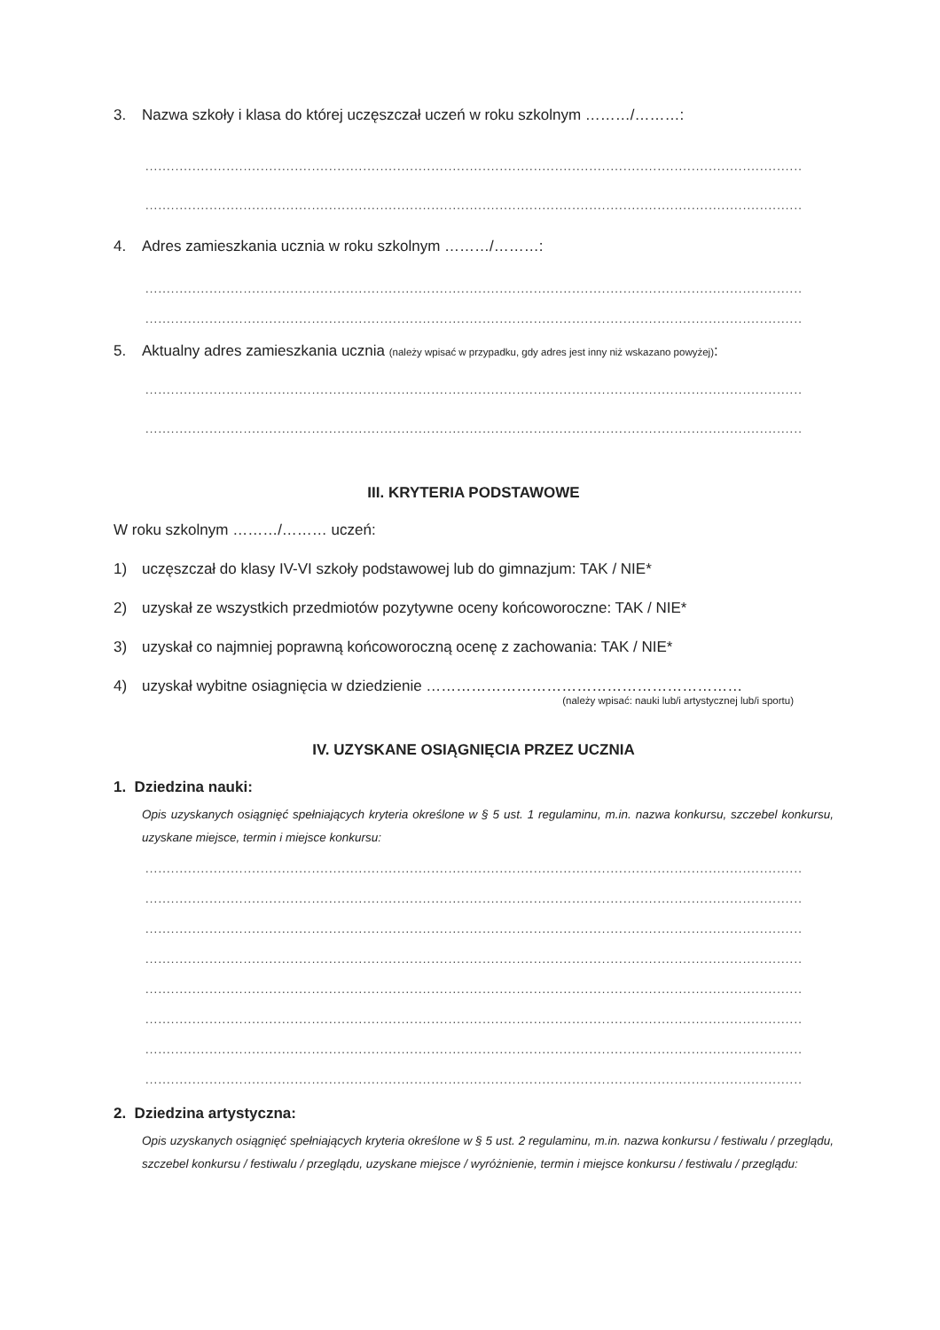3. Nazwa szkoły i klasa do której uczęszczał uczeń w roku szkolnym ………/………:
..........................................................................................................................................................
..........................................................................................................................................................
4. Adres zamieszkania ucznia w roku szkolnym ………/………:
..........................................................................................................................................................
..........................................................................................................................................................
5. Aktualny adres zamieszkania ucznia (należy wpisać w przypadku, gdy adres jest inny niż wskazano powyżej):
..........................................................................................................................................................
..........................................................................................................................................................
III. KRYTERIA PODSTAWOWE
W roku szkolnym ………/……… uczeń:
1) uczęszczał do klasy IV-VI szkoły podstawowej lub do gimnazjum: TAK / NIE*
2) uzyskał ze wszystkich przedmiotów pozytywne oceny końcoworoczne: TAK / NIE*
3) uzyskał co najmniej poprawną końcoworoczną ocenę z zachowania: TAK / NIE*
4) uzyskał wybitne osiagnięcia w dziedzienie ………………………………………………………
(należy wpisać: nauki lub/i artystycznej lub/i sportu)
IV. UZYSKANE OSIĄGNIĘCIA PRZEZ UCZNIA
1. Dziedzina nauki:
Opis uzyskanych osiągnięć spełniających kryteria określone w § 5 ust. 1 regulaminu, m.in. nazwa konkursu, szczebel konkursu, uzyskane miejsce, termin i miejsce konkursu:
..........................................................................................................................................................
..........................................................................................................................................................
..........................................................................................................................................................
..........................................................................................................................................................
..........................................................................................................................................................
..........................................................................................................................................................
..........................................................................................................................................................
..........................................................................................................................................................
2. Dziedzina artystyczna:
Opis uzyskanych osiągnięć spełniających kryteria określone w § 5 ust. 2 regulaminu, m.in. nazwa konkursu / festiwalu / przeglądu, szczebel konkursu / festiwalu / przeglądu, uzyskane miejsce / wyróżnienie, termin i miejsce konkursu / festiwalu / przeglądu: